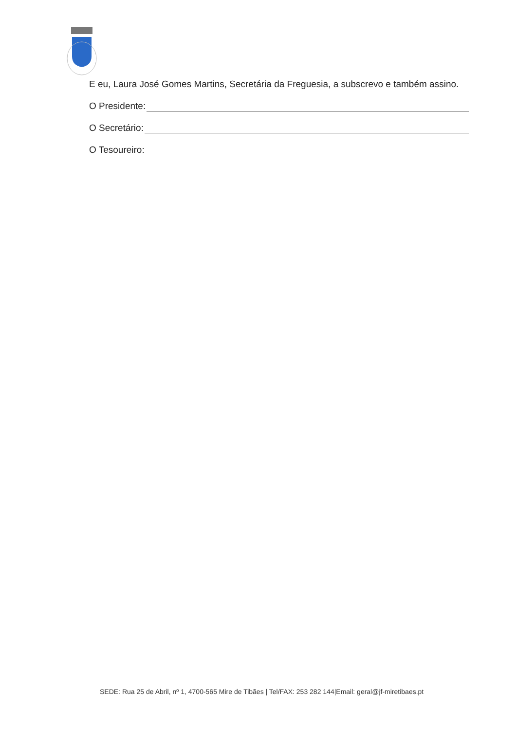E eu, Laura José Gomes Martins, Secretária da Freguesia, a subscrevo e também assino.
O Presidente:
O Secretário:
O Tesoureiro:
SEDE: Rua 25 de Abril, nº 1, 4700-565 Mire de Tibães | Tel/FAX: 253 282 144|Email: geral@jf-miretibaes.pt